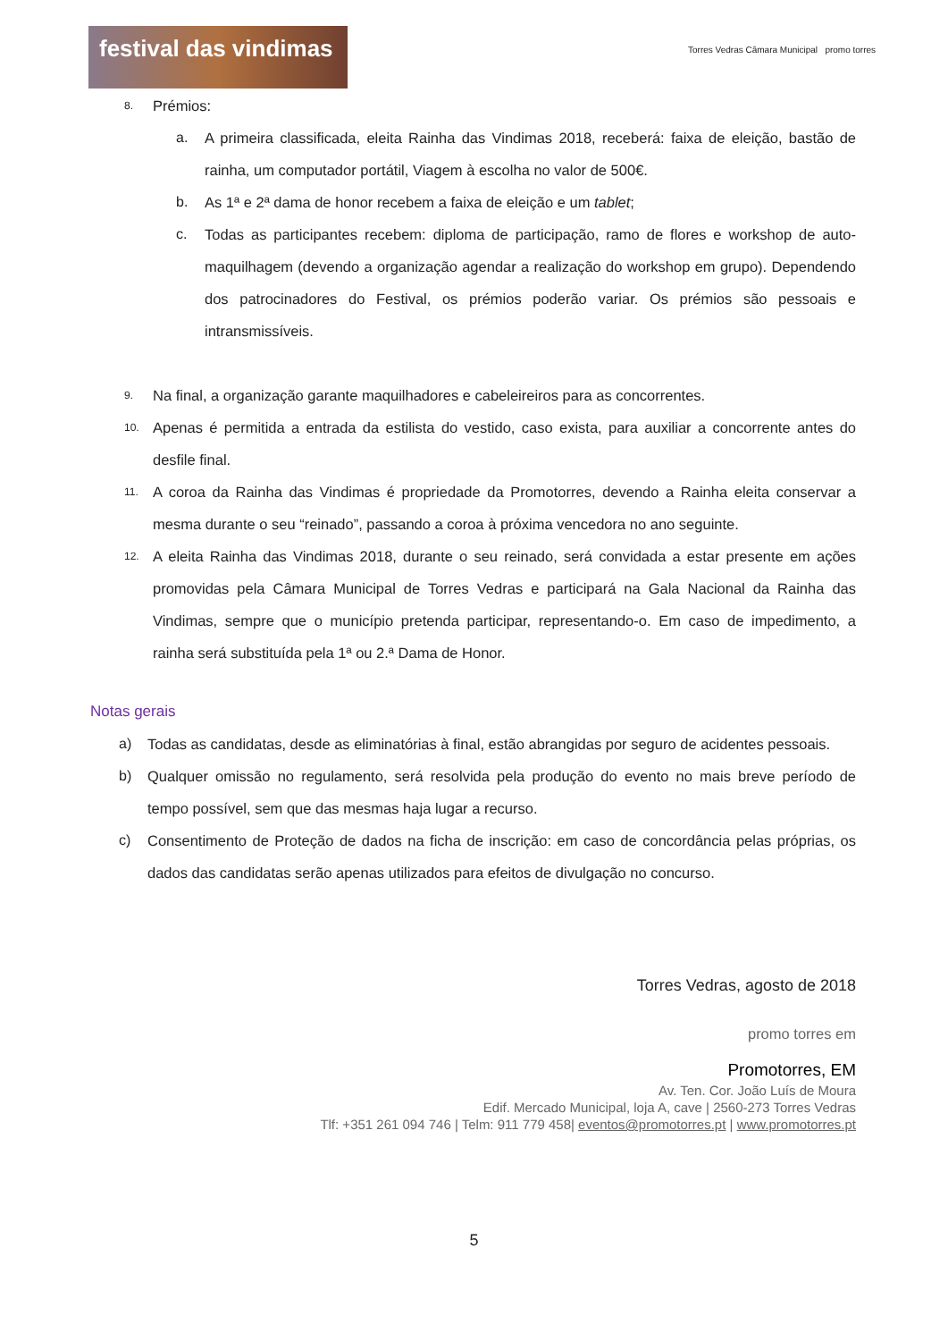festival das vindimas
Torres Vedras Câmara Municipal promo torres
8. Prémios:
a. A primeira classificada, eleita Rainha das Vindimas 2018, receberá: faixa de eleição, bastão de rainha, um computador portátil, Viagem à escolha no valor de 500€.
b. As 1ª e 2ª dama de honor recebem a faixa de eleição e um tablet;
c. Todas as participantes recebem: diploma de participação, ramo de flores e workshop de auto-maquilhagem (devendo a organização agendar a realização do workshop em grupo). Dependendo dos patrocinadores do Festival, os prémios poderão variar. Os prémios são pessoais e intransmissíveis.
9. Na final, a organização garante maquilhadores e cabeleireiros para as concorrentes.
10. Apenas é permitida a entrada da estilista do vestido, caso exista, para auxiliar a concorrente antes do desfile final.
11. A coroa da Rainha das Vindimas é propriedade da Promotorres, devendo a Rainha eleita conservar a mesma durante o seu “reinado”, passando a coroa à próxima vencedora no ano seguinte.
12. A eleita Rainha das Vindimas 2018, durante o seu reinado, será convidada a estar presente em ações promovidas pela Câmara Municipal de Torres Vedras e participará na Gala Nacional da Rainha das Vindimas, sempre que o município pretenda participar, representando-o. Em caso de impedimento, a rainha será substituída pela 1ª ou 2.ª Dama de Honor.
Notas gerais
a) Todas as candidatas, desde as eliminatórias à final, estão abrangidas por seguro de acidentes pessoais.
b) Qualquer omissão no regulamento, será resolvida pela produção do evento no mais breve período de tempo possível, sem que das mesmas haja lugar a recurso.
c) Consentimento de Proteção de dados na ficha de inscrição: em caso de concordância pelas próprias, os dados das candidatas serão apenas utilizados para efeitos de divulgação no concurso.
Torres Vedras, agosto de 2018
promo torres em
Promotorres, EM
Av. Ten. Cor. João Luís de Moura
Edif. Mercado Municipal, loja A, cave | 2560-273 Torres Vedras
Tlf: +351 261 094 746 | Telm: 911 779 458| eventos@promotorres.pt | www.promotorres.pt
5